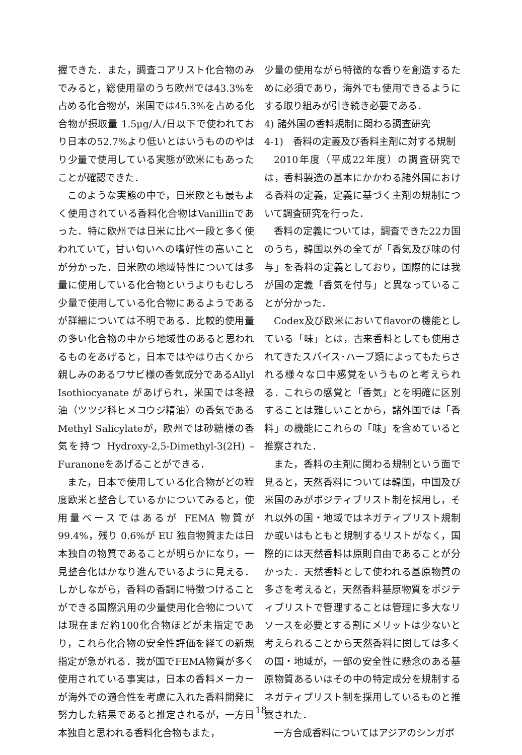握できた．また，調査コアリスト化合物のみでみると，総使用量のうち欧州では43.3%を占める化合物が，米国では45.3%を占める化合物が摂取量 1.5μg/人/日以下で使われており日本の52.7%より低いとはいうもののやはり少量で使用している実態が欧米にもあったことが確認できた．
このような実態の中で，日米欧とも最もよく使用されている香料化合物はVanillinであった．特に欧州では日米に比べ一段と多く使われていて，甘い匂いへの嗜好性の高いことが分かった．日米欧の地域特性については多量に使用している化合物というよりもむしろ少量で使用している化合物にあるようであるが詳細については不明である．比較的使用量の多い化合物の中から地域性のあると思われるものをあげると，日本ではやはり古くから親しみのあるワサビ様の香気成分であるAllyl Isothiocyanate があげられ，米国では冬緑油（ツツジ科ヒメコウジ精油）の香気であるMethyl Salicylateが，欧州では砂糖様の香気を持つ Hydroxy-2,5-Dimethyl-3(2H) –Furanoneをあげることができる．
また，日本で使用している化合物がどの程度欧米と整合しているかについてみると，使用量ベースではあるが FEMA 物質が 99.4%，残り 0.6%が EU 独自物質または日本独自の物質であることが明らかになり，一見整合化はかなり進んでいるように見える．しかしながら，香料の香調に特徴つけることができる国際汎用の少量使用化合物については現在まだ約100化合物ほどが未指定であり，これら化合物の安全性評価を経ての新規指定が急がれる．我が国でFEMA物質が多く使用されている事実は，日本の香料メーカーが海外での適合性を考慮に入れた香料開発に努力した結果であると推定されるが，一方日本独自と思われる香料化合物もまた，
少量の使用ながら特徴的な香りを創造するために必須であり，海外でも使用できるようにする取り組みが引き続き必要である．
4) 諸外国の香料規制に関わる調査研究
4-1)　香料の定義及び香料主剤に対する規制
2010年度（平成22年度）の調査研究では，香料製造の基本にかかわる諸外国における香料の定義，定義に基づく主剤の規制について調査研究を行った．
香料の定義については，調査できた22カ国のうち，韓国以外の全てが「香気及び味の付与」を香料の定義としており，国際的には我が国の定義「香気を付与」と異なっていることが分かった．
Codex及び欧米においてflavorの機能としている「味」とは，古来香料としても使用されてきたスパイス･ハーブ類によってもたらされる様々な口中感覚をいうものと考えられる．これらの感覚と「香気」とを明確に区別することは難しいことから，諸外国では「香料」の機能にこれらの「味」を含めていると推察された．
また，香料の主剤に関わる規制という面で見ると，天然香料については韓国，中国及び米国のみがポジティブリスト制を採用し，それ以外の国・地域ではネガティブリスト規制か或いはもともと規制するリストがなく，国際的には天然香料は原則自由であることが分かった．天然香料として使われる基原物質の多さを考えると，天然香料基原物質をポジティブリストで管理することは管理に多大なリソースを必要とする割にメリットは少ないと考えられることから天然香料に関しては多くの国・地域が，一部の安全性に懸念のある基原物質あるいはその中の特定成分を規制するネガティブリスト制を採用しているものと推察された．
一方合成香料についてはアジアのシンガポ
18